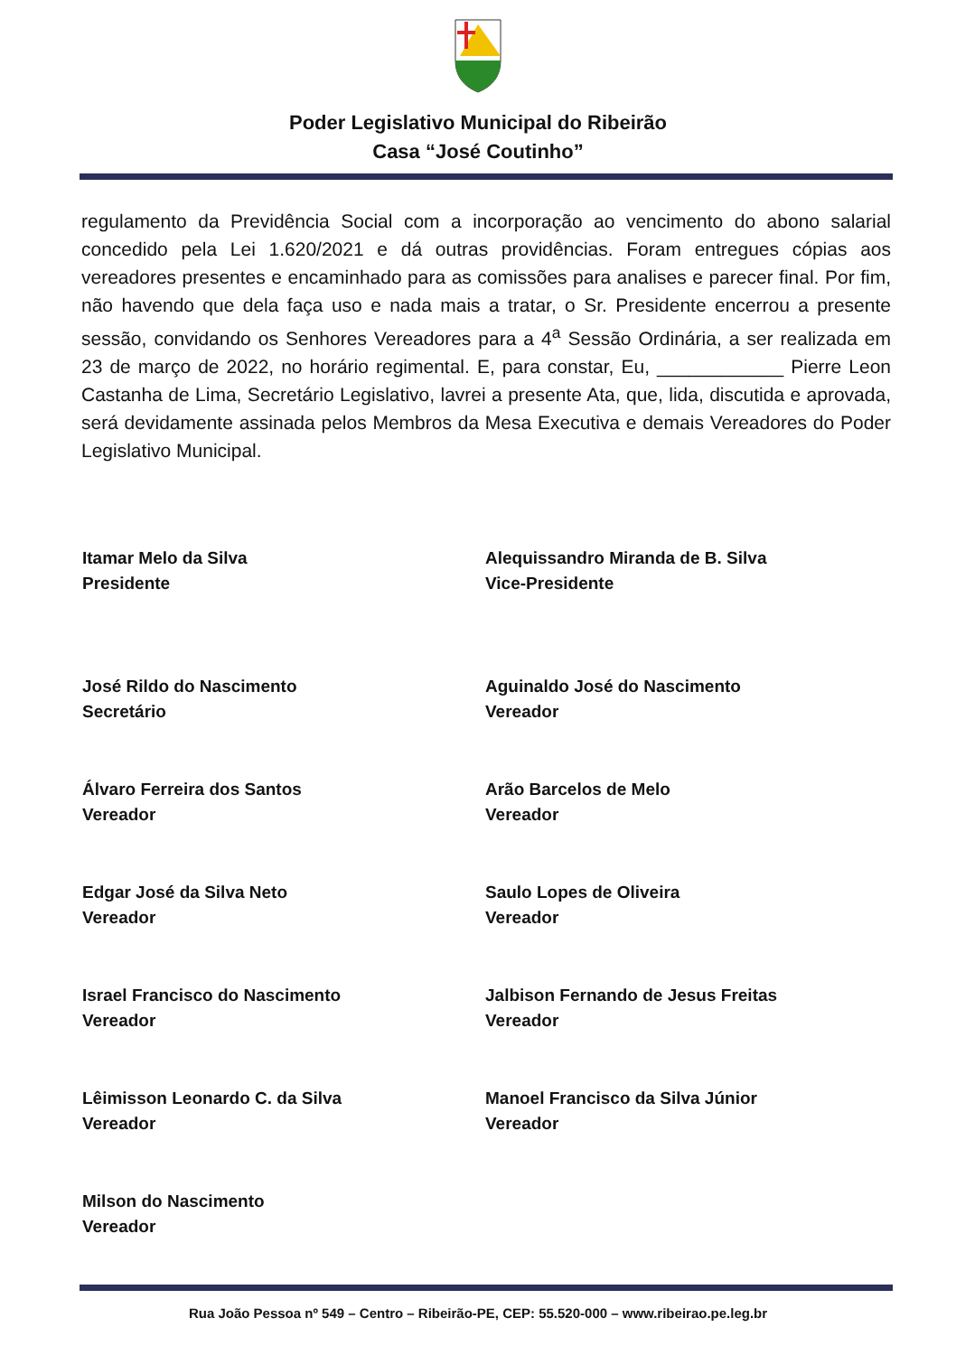Poder Legislativo Municipal do Ribeirão
Casa “José Coutinho”
regulamento da Previdência Social com a incorporação ao vencimento do abono salarial concedido pela Lei 1.620/2021 e dá outras providências. Foram entregues cópias aos vereadores presentes e encaminhado para as comissões para analises e parecer final. Por fim, não havendo que dela faça uso e nada mais a tratar, o Sr. Presidente encerrou a presente sessão, convidando os Senhores Vereadores para a 4<sup>a</sup> Sessão Ordinária, a ser realizada em 23 de março de 2022, no horário regimental. E, para constar, Eu, ____________ Pierre Leon Castanha de Lima, Secretário Legislativo, lavrei a presente Ata, que, lida, discutida e aprovada, será devidamente assinada pelos Membros da Mesa Executiva e demais Vereadores do Poder Legislativo Municipal.
Itamar Melo da Silva
Presidente
Alequissandro Miranda de B. Silva
Vice-Presidente
José Rildo do Nascimento
Secretário
Aguinaldo José do Nascimento
Vereador
Álvaro Ferreira dos Santos
Vereador
Arão Barcelos de Melo
Vereador
Edgar José da Silva Neto
Vereador
Saulo Lopes de Oliveira
Vereador
Israel Francisco do Nascimento
Vereador
Jalbison Fernando de Jesus Freitas
Vereador
Lêimisson Leonardo C. da Silva
Vereador
Manoel Francisco da Silva Júnior
Vereador
Milson do Nascimento
Vereador
Rua João Pessoa nº 549 – Centro – Ribeirão-PE, CEP: 55.520-000 – www.ribeirao.pe.leg.br